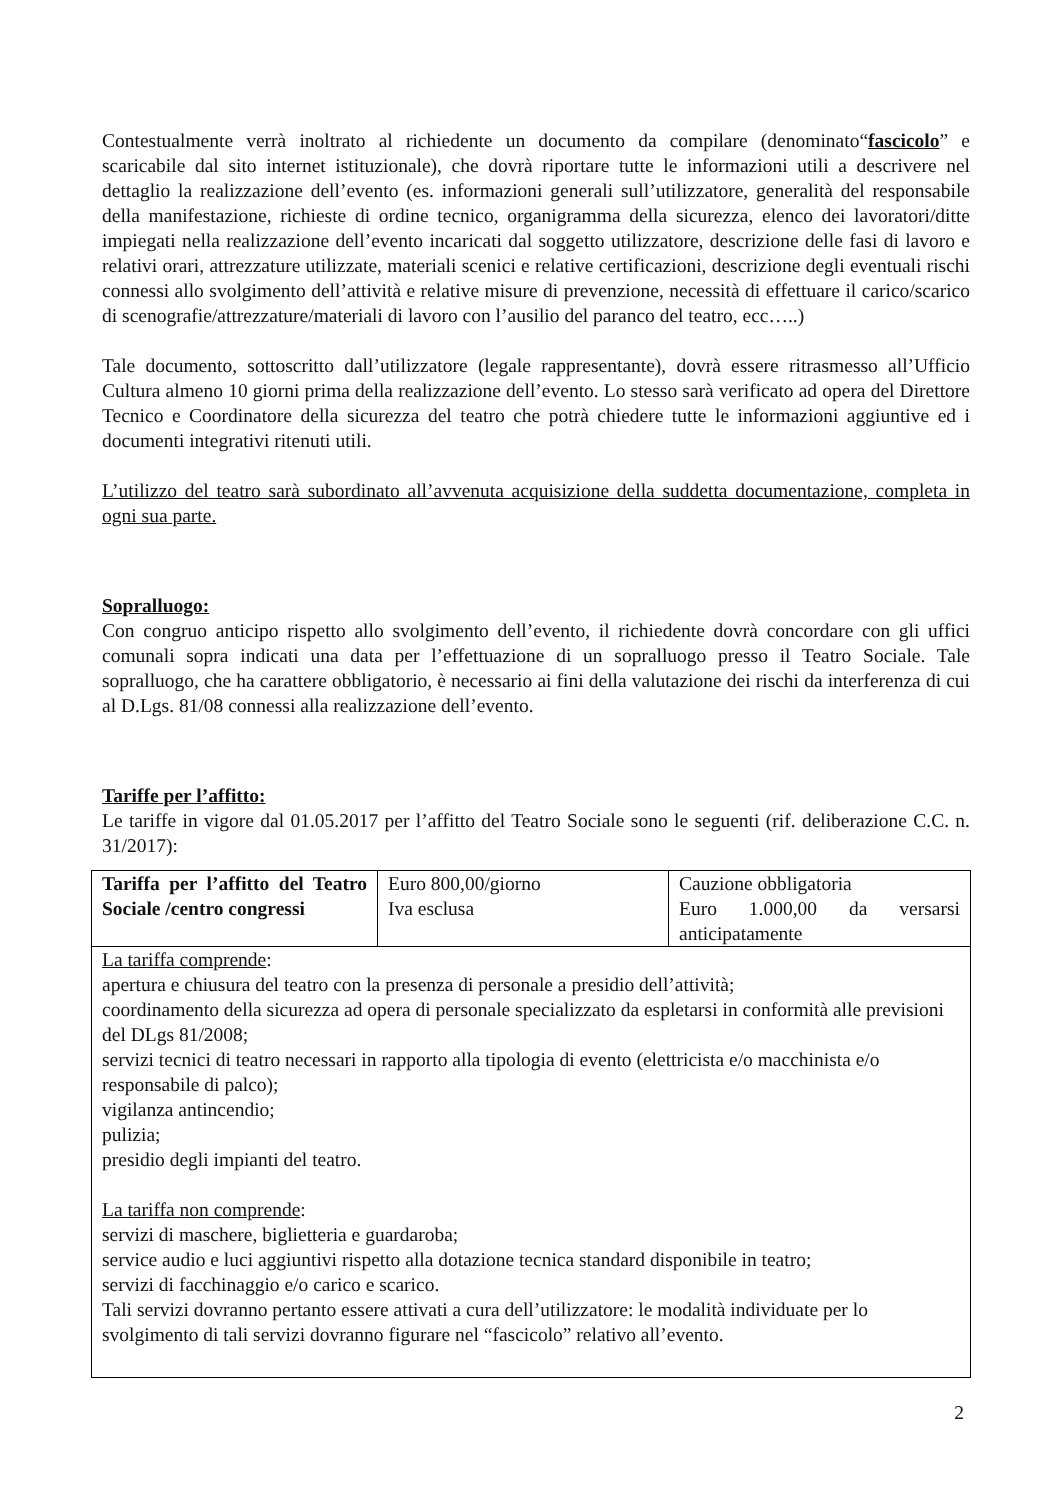Contestualmente verrà inoltrato al richiedente un documento da compilare (denominato“fascicolo” e scaricabile dal sito internet istituzionale), che dovrà riportare tutte le informazioni utili a descrivere nel dettaglio la realizzazione dell’evento (es. informazioni generali sull’utilizzatore, generalità del responsabile della manifestazione, richieste di ordine tecnico, organigramma della sicurezza, elenco dei lavoratori/ditte impiegati nella realizzazione dell’evento incaricati dal soggetto utilizzatore, descrizione delle fasi di lavoro e relativi orari, attrezzature utilizzate, materiali scenici e relative certificazioni, descrizione degli eventuali rischi connessi allo svolgimento dell’attività e relative misure di prevenzione, necessità di effettuare il carico/scarico di scenografie/attrezzature/materiali di lavoro con l’ausilio del paranco del teatro, ecc…..)
Tale documento, sottoscritto dall’utilizzatore (legale rappresentante), dovrà essere ritrasmesso all’Ufficio Cultura almeno 10 giorni prima della realizzazione dell’evento. Lo stesso sarà verificato ad opera del Direttore Tecnico e Coordinatore della sicurezza del teatro che potrà chiedere tutte le informazioni aggiuntive ed i documenti integrativi ritenuti utili.
L’utilizzo del teatro sarà subordinato all’avvenuta acquisizione della suddetta documentazione, completa in ogni sua parte.
Sopralluogo:
Con congruo anticipo rispetto allo svolgimento dell’evento, il richiedente dovrà concordare con gli uffici comunali sopra indicati una data per l’effettuazione di un sopralluogo presso il Teatro Sociale. Tale sopralluogo, che ha carattere obbligatorio, è necessario ai fini della valutazione dei rischi da interferenza di cui al D.Lgs. 81/08 connessi alla realizzazione dell’evento.
Tariffe per l’affitto:
Le tariffe in vigore dal 01.05.2017 per l’affitto del Teatro Sociale sono le seguenti (rif. deliberazione C.C. n. 31/2017):
| Tariffa per l’affitto del Teatro Sociale /centro congressi | Euro 800,00/giorno Iva esclusa | Cauzione obbligatoria Euro 1.000,00 da versarsi anticipatamente |
| La tariffa comprende : apertura e chiusura del teatro con la presenza di personale a presidio dell’attività; coordinamento della sicurezza ad opera di personale specializzato da espletarsi in conformità alle previsioni del DLgs 81/2008; servizi tecnici di teatro necessari in rapporto alla tipologia di evento (elettricista e/o macchinista e/o responsabile di palco); vigilanza antincendio; pulizia; presidio degli impianti del teatro. La tariffa non comprende : servizi di maschere, biglietteria e guardaroba; service audio e luci aggiuntivi rispetto alla dotazione tecnica standard disponibile in teatro; servizi di facchinaggio e/o carico e scarico. Tali servizi dovranno pertanto essere attivati a cura dell’utilizzatore: le modalità individuate per lo svolgimento di tali servizi dovranno figurare nel “fascicolo” relativo all’evento. | | |
2